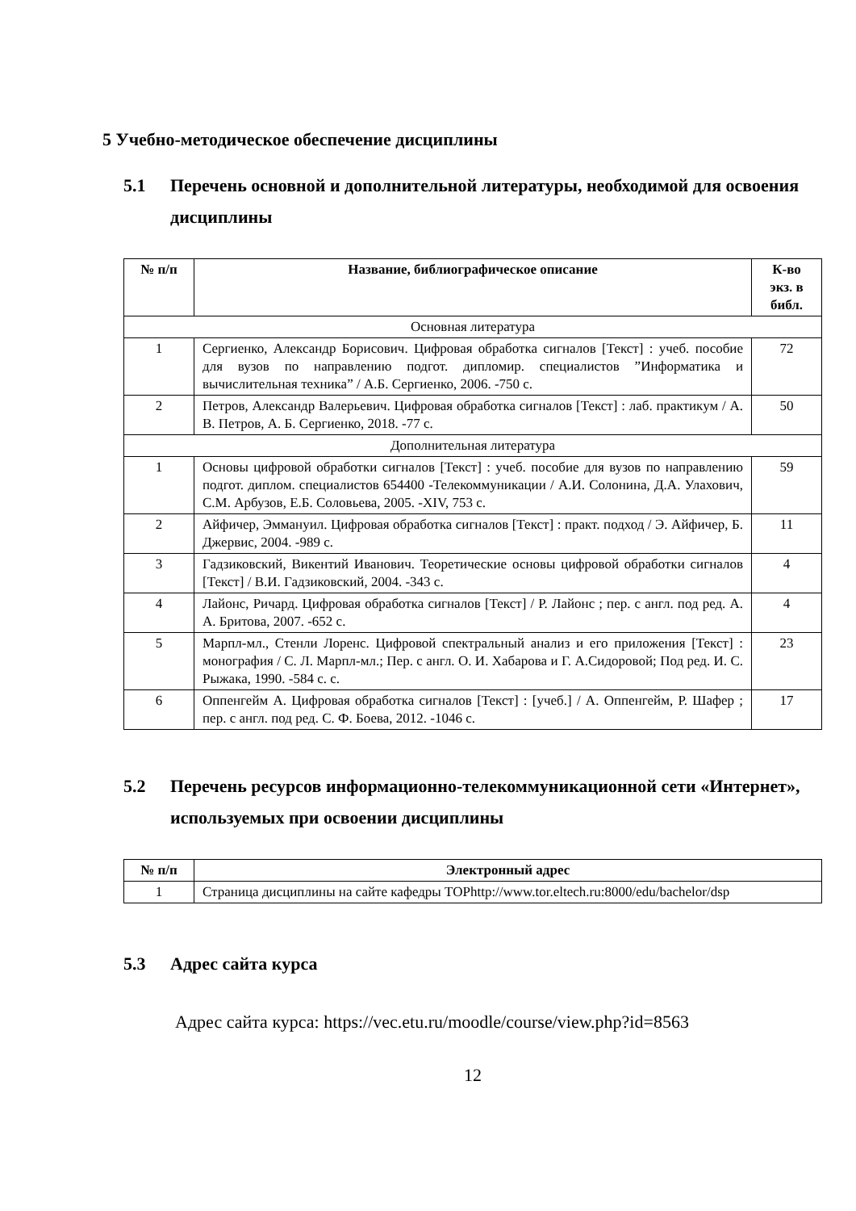5 Учебно-методическое обеспечение дисциплины
5.1 Перечень основной и дополнительной литературы, необходимой для освоения дисциплины
| № п/п | Название, библиографическое описание | К-во экз. в библ. |
| --- | --- | --- |
| Основная литература | | |
| 1 | Сергиенко, Александр Борисович. Цифровая обработка сигналов [Текст] : учеб. пособие для вузов по направлению подгот. дипломир. специалистов ”Информатика и вычислительная техника” / А.Б. Сергиенко, 2006. -750 с. | 72 |
| 2 | Петров, Александр Валерьевич. Цифровая обработка сигналов [Текст] : лаб. практикум / А. В. Петров, А. Б. Сергиенко, 2018. -77 с. | 50 |
| Дополнительная литература | | |
| 1 | Основы цифровой обработки сигналов [Текст] : учеб. пособие для вузов по направлению подгот. диплом. специалистов 654400 -Телекоммуникации / А.И. Солонина, Д.А. Улахович, С.М. Арбузов, Е.Б. Соловьева, 2005. -XIV, 753 с. | 59 |
| 2 | Айфичер, Эммануил. Цифровая обработка сигналов [Текст] : практ. подход / Э. Айфичер, Б. Джервис, 2004. -989 с. | 11 |
| 3 | Гадзиковский, Викентий Иванович. Теоретические основы цифровой обработки сигналов [Текст] / В.И. Гадзиковский, 2004. -343 с. | 4 |
| 4 | Лайонс, Ричард. Цифровая обработка сигналов [Текст] / Р. Лайонс ; пер. с англ. под ред. А. А. Бритова, 2007. -652 с. | 4 |
| 5 | Марпл-мл., Стенли Лоренс. Цифровой спектральный анализ и его приложения [Текст] : монография / С. Л. Марпл-мл.; Пер. с англ. О. И. Хабарова и Г. А.Сидоровой; Под ред. И. С. Рыжака, 1990. -584 с. с. | 23 |
| 6 | Оппенгейм А. Цифровая обработка сигналов [Текст] : [учеб.] / А. Оппенгейм, Р. Шафер ; пер. с англ. под ред. С. Ф. Боева, 2012. -1046 с. | 17 |
5.2 Перечень ресурсов информационно-телекоммуникационной сети «Интернет», используемых при освоении дисциплины
| № п/п | Электронный адрес |
| --- | --- |
| 1 | Страница дисциплины на сайте кафедры ТОРhttp://www.tor.eltech.ru:8000/edu/bachelor/dsp |
5.3 Адрес сайта курса
Адрес сайта курса: https://vec.etu.ru/moodle/course/view.php?id=8563
12